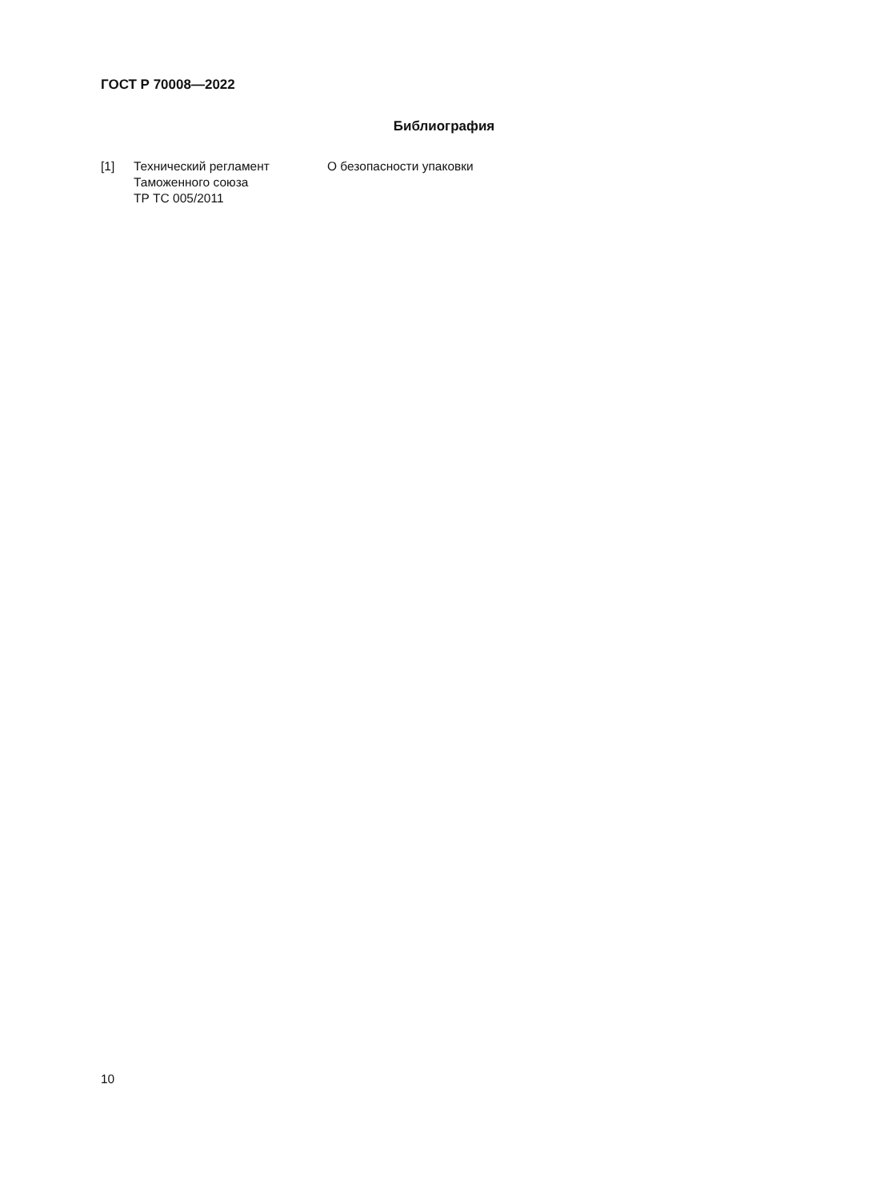ГОСТ Р 70008—2022
Библиография
[1] Технический регламент
Таможенного союза
ТР ТС 005/2011
О безопасности упаковки
10